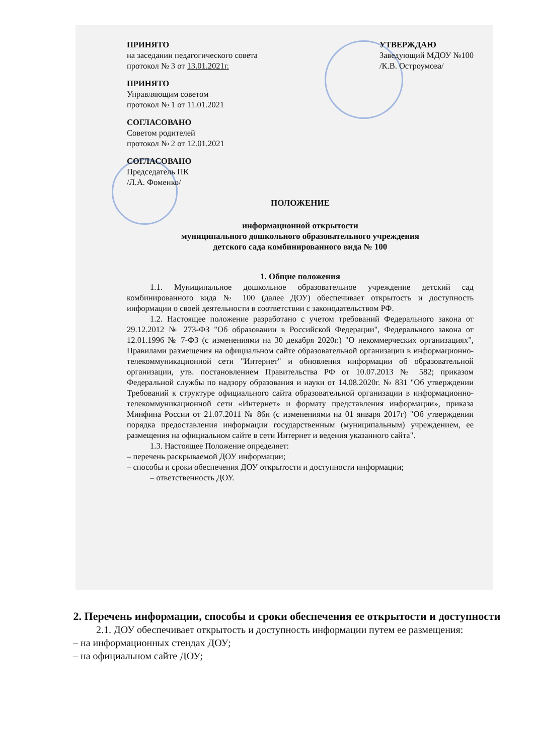ПРИНЯТО
на заседании педагогического совета
протокол № 3 от 13.01.2021г.
УТВЕРЖДАЮ
Заведующий МДОУ №100
/К.В. Остроумова/
ПРИНЯТО
Управляющим советом
протокол № 1 от 11.01.2021
СОГЛАСОВАНО
Советом родителей
протокол № 2 от 12.01.2021
СОГЛАСОВАНО
Председатель ПК
/Л.А. Фоменко/
ПОЛОЖЕНИЕ
информационной открытости
муниципального дошкольного образовательного учреждения
детского сада комбинированного вида № 100
1. Общие положения
1.1. Муниципальное дошкольное образовательное учреждение детский сад комбинированного вида № 100 (далее ДОУ) обеспечивает открытость и доступность информации о своей деятельности в соответствии с законодательством РФ.
1.2. Настоящее положение разработано с учетом требований Федерального закона от 29.12.2012 № 273-ФЗ "Об образовании в Российской Федерации", Федерального закона от 12.01.1996 № 7-ФЗ (с изменениями на 30 декабря 2020г.) "О некоммерческих организациях", Правилами размещения на официальном сайте образовательной организации в информационно-телекоммуникационной сети "Интернет" и обновления информации об образовательной организации, утв. постановлением Правительства РФ от 10.07.2013 № 582; приказом Федеральной службы по надзору образования и науки от 14.08.2020г. № 831 "Об утверждении Требований к структуре официального сайта образовательной организации в информационно-телекоммуникационной сети «Интернет» и формату представления информации», приказа Минфина России от 21.07.2011 № 86н (с изменениями на 01 января 2017г) "Об утверждении порядка предоставления информации государственным (муниципальным) учреждением, ее размещения на официальном сайте в сети Интернет и ведения указанного сайта".
1.3. Настоящее Положение определяет:
– перечень раскрываемой ДОУ информации;
– способы и сроки обеспечения ДОУ открытости и доступности информации;
– ответственность ДОУ.
2. Перечень информации, способы и сроки обеспечения ее открытости и доступности
2.1. ДОУ обеспечивает открытость и доступность информации путем ее размещения:
– на информационных стендах ДОУ;
– на официальном сайте ДОУ;